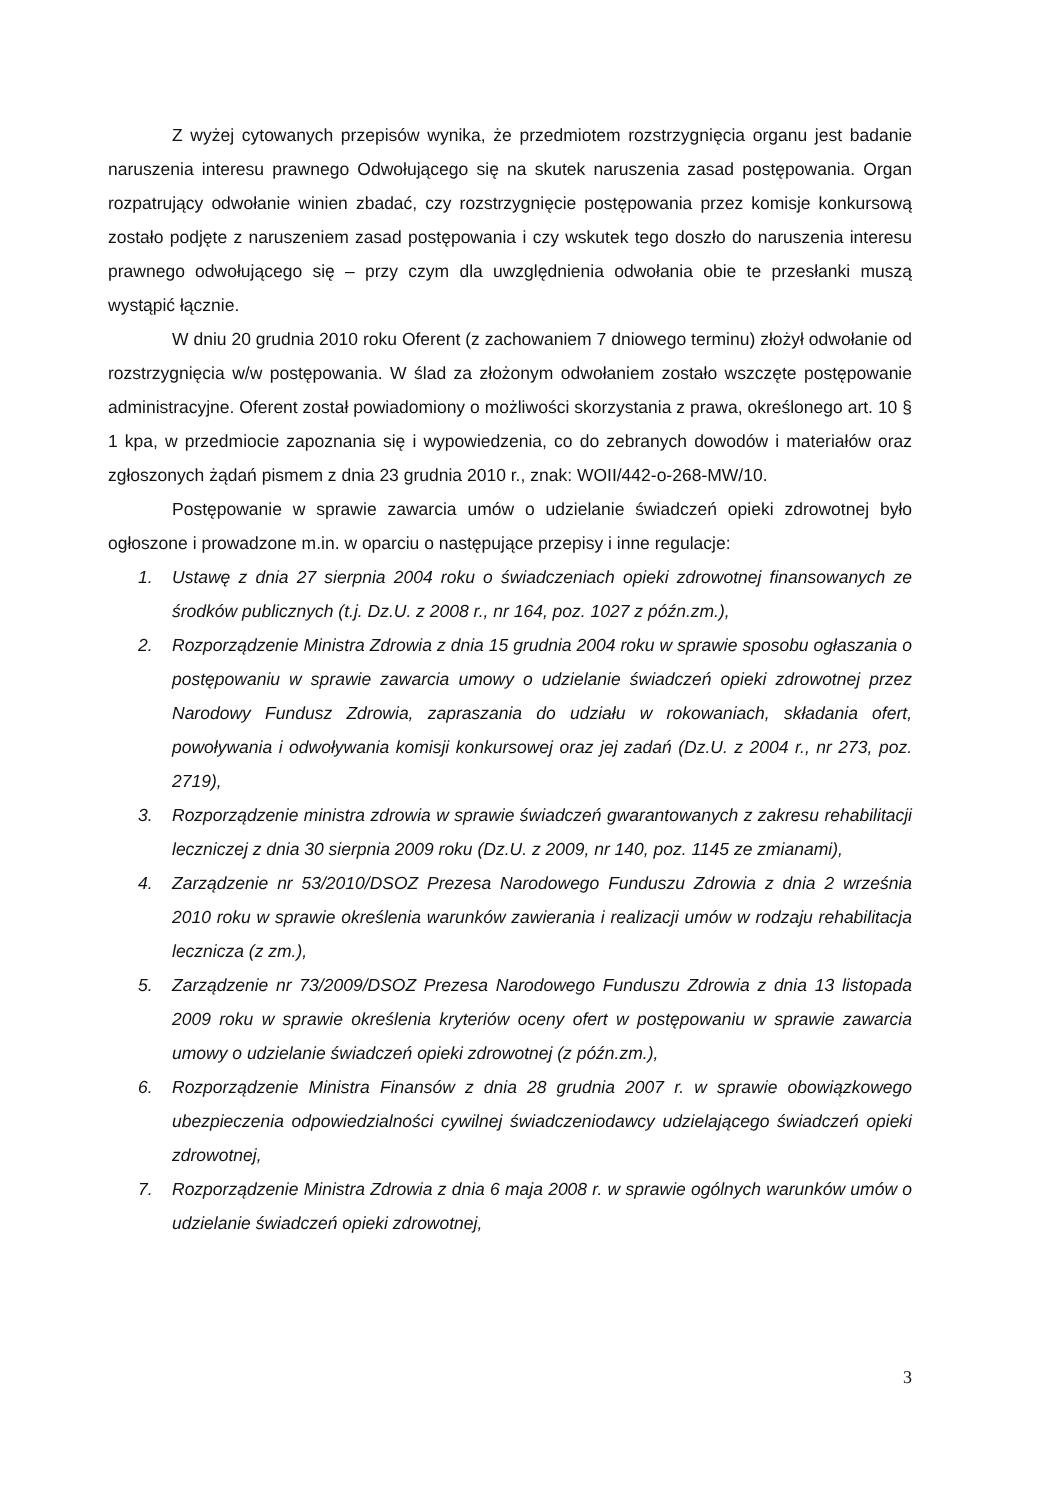Z wyżej cytowanych przepisów wynika, że przedmiotem rozstrzygnięcia organu jest badanie naruszenia interesu prawnego Odwołującego się na skutek naruszenia zasad postępowania. Organ rozpatrujący odwołanie winien zbadać, czy rozstrzygnięcie postępowania przez komisje konkursową zostało podjęte z naruszeniem zasad postępowania i czy wskutek tego doszło do naruszenia interesu prawnego odwołującego się – przy czym dla uwzględnienia odwołania obie te przesłanki muszą wystąpić łącznie.
W dniu 20 grudnia 2010 roku Oferent (z zachowaniem 7 dniowego terminu) złożył odwołanie od rozstrzygnięcia w/w postępowania. W ślad za złożonym odwołaniem zostało wszczęte postępowanie administracyjne. Oferent został powiadomiony o możliwości skorzystania z prawa, określonego art. 10 § 1 kpa, w przedmiocie zapoznania się i wypowiedzenia, co do zebranych dowodów i materiałów oraz zgłoszonych żądań pismem z dnia 23 grudnia 2010 r., znak: WOII/442-o-268-MW/10.
Postępowanie w sprawie zawarcia umów o udzielanie świadczeń opieki zdrowotnej było ogłoszone i prowadzone m.in. w oparciu o następujące przepisy i inne regulacje:
1. Ustawę z dnia 27 sierpnia 2004 roku o świadczeniach opieki zdrowotnej finansowanych ze środków publicznych (t.j. Dz.U. z 2008 r., nr 164, poz. 1027 z późn.zm.),
2. Rozporządzenie Ministra Zdrowia z dnia 15 grudnia 2004 roku w sprawie sposobu ogłaszania o postępowaniu w sprawie zawarcia umowy o udzielanie świadczeń opieki zdrowotnej przez Narodowy Fundusz Zdrowia, zapraszania do udziału w rokowaniach, składania ofert, powoływania i odwoływania komisji konkursowej oraz jej zadań (Dz.U. z 2004 r., nr 273, poz. 2719),
3. Rozporządzenie ministra zdrowia w sprawie świadczeń gwarantowanych z zakresu rehabilitacji leczniczej z dnia 30 sierpnia 2009 roku (Dz.U. z 2009, nr 140, poz. 1145 ze zmianami),
4. Zarządzenie nr 53/2010/DSOZ Prezesa Narodowego Funduszu Zdrowia z dnia 2 września 2010 roku w sprawie określenia warunków zawierania i realizacji umów w rodzaju rehabilitacja lecznicza (z zm.),
5. Zarządzenie nr 73/2009/DSOZ Prezesa Narodowego Funduszu Zdrowia z dnia 13 listopada 2009 roku w sprawie określenia kryteriów oceny ofert w postępowaniu w sprawie zawarcia umowy o udzielanie świadczeń opieki zdrowotnej (z późn.zm.),
6. Rozporządzenie Ministra Finansów z dnia 28 grudnia 2007 r. w sprawie obowiązkowego ubezpieczenia odpowiedzialności cywilnej świadczeniodawcy udzielającego świadczeń opieki zdrowotnej,
7. Rozporządzenie Ministra Zdrowia z dnia 6 maja 2008 r. w sprawie ogólnych warunków umów o udzielanie świadczeń opieki zdrowotnej,
3